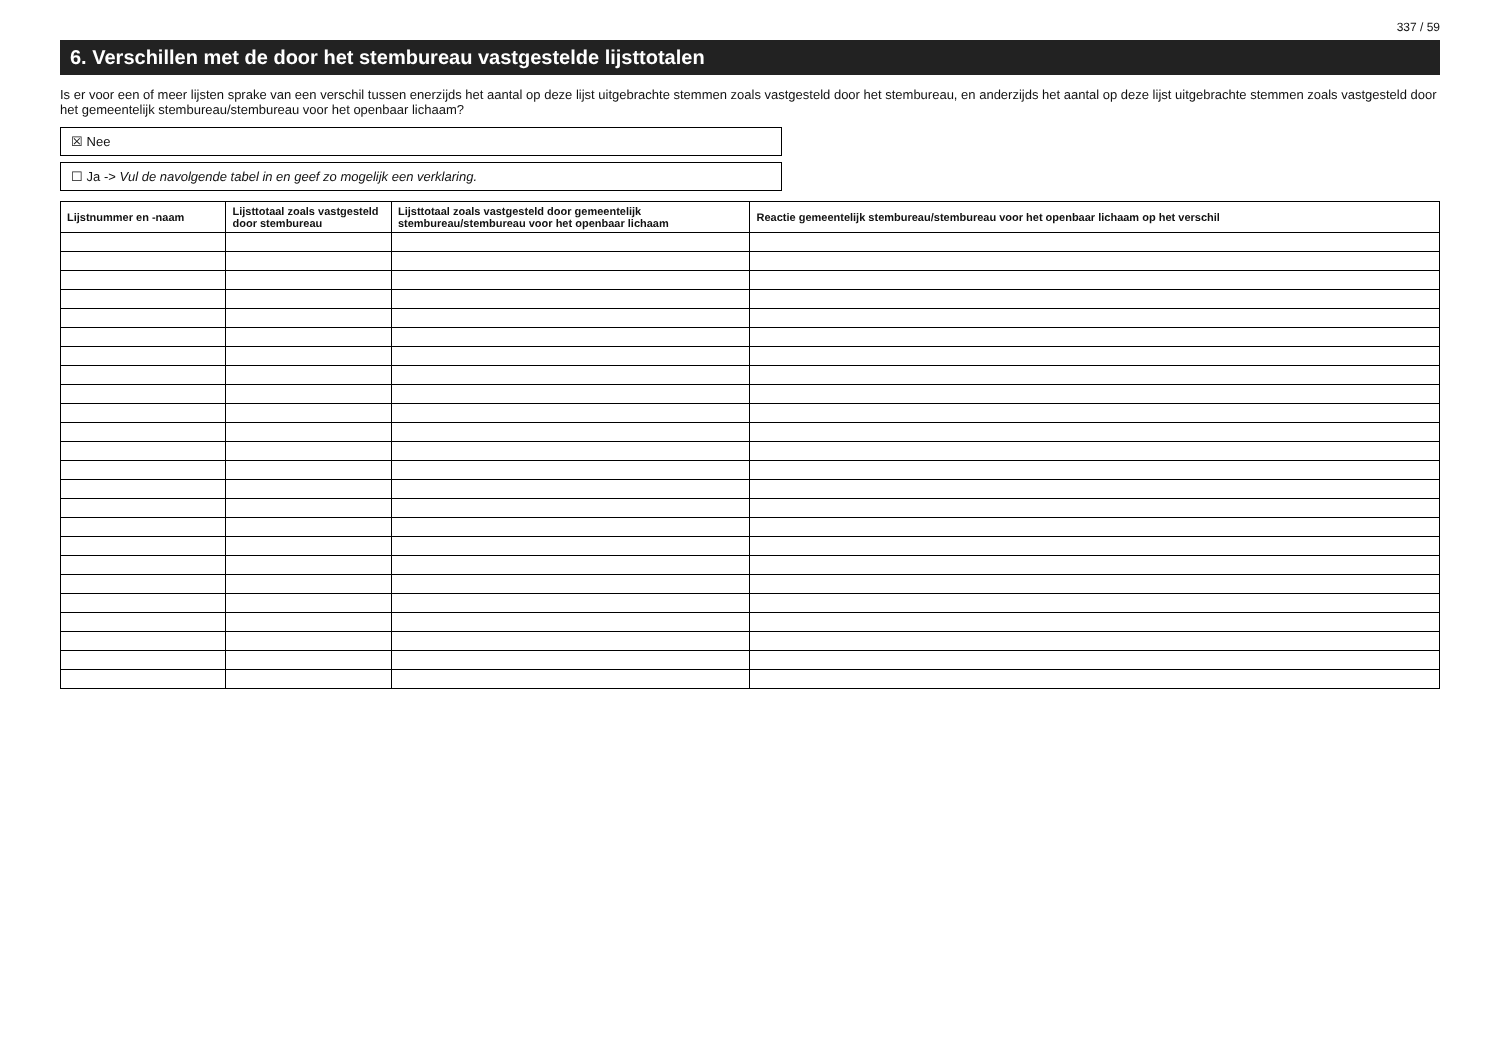337 / 59
6. Verschillen met de door het stembureau vastgestelde lijsttotalen
Is er voor een of meer lijsten sprake van een verschil tussen enerzijds het aantal op deze lijst uitgebrachte stemmen zoals vastgesteld door het stembureau, en anderzijds het aantal op deze lijst uitgebrachte stemmen zoals vastgesteld door het gemeentelijk stembureau/stembureau voor het openbaar lichaam?
☒ Nee
☐ Ja -> Vul de navolgende tabel in en geef zo mogelijk een verklaring.
| Lijstnummer en -naam | Lijsttotaal zoals vastgesteld door stembureau | Lijsttotaal zoals vastgesteld door gemeentelijk stembureau/stembureau voor het openbaar lichaam | Reactie gemeentelijk stembureau/stembureau voor het openbaar lichaam op het verschil |
| --- | --- | --- | --- |